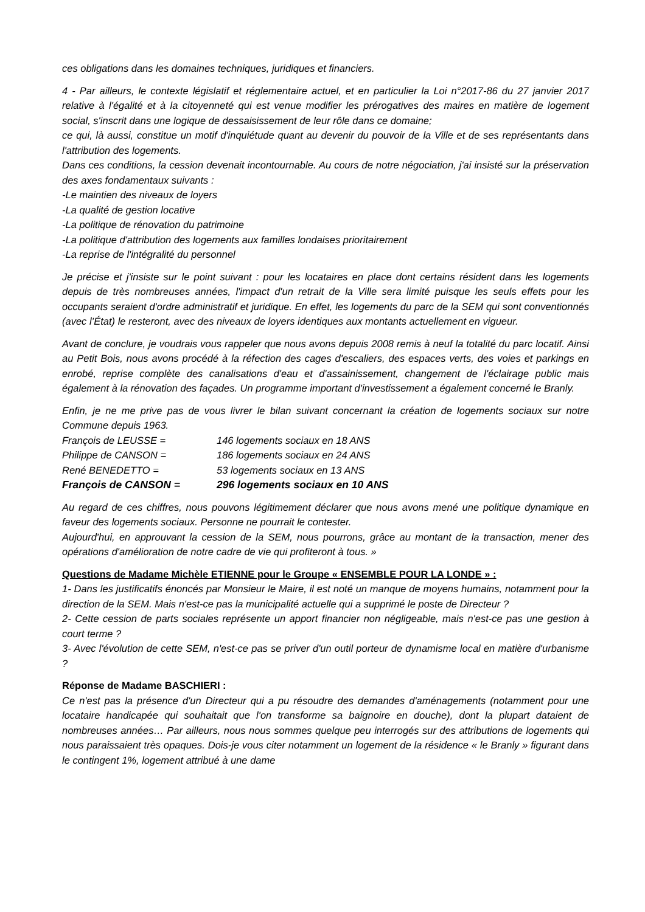ces obligations dans les domaines techniques, juridiques et financiers.
4 - Par ailleurs, le contexte législatif et réglementaire actuel, et en particulier la Loi n°2017-86 du 27 janvier 2017 relative à l'égalité et à la citoyenneté qui est venue modifier les prérogatives des maires en matière de logement social, s'inscrit dans une logique de dessaisissement de leur rôle dans ce domaine;
ce qui, là aussi, constitue un motif d'inquiétude quant au devenir du pouvoir de la Ville et de ses représentants dans l'attribution des logements.
Dans ces conditions, la cession devenait incontournable. Au cours de notre négociation, j'ai insisté sur la préservation des axes fondamentaux suivants :
-Le maintien des niveaux de loyers
-La qualité de gestion locative
-La politique de rénovation du patrimoine
-La politique d'attribution des logements aux familles londaises prioritairement
-La reprise de l'intégralité du personnel
Je précise et j'insiste sur le point suivant : pour les locataires en place dont certains résident dans les logements depuis de très nombreuses années, l'impact d'un retrait de la Ville sera limité puisque les seuls effets pour les occupants seraient d'ordre administratif et juridique. En effet, les logements du parc de la SEM qui sont conventionnés (avec l’État) le resteront, avec des niveaux de loyers identiques aux montants actuellement en vigueur.
Avant de conclure, je voudrais vous rappeler que nous avons depuis 2008 remis à neuf la totalité du parc locatif. Ainsi au Petit Bois, nous avons procédé à la réfection des cages d'escaliers, des espaces verts, des voies et parkings en enrobé, reprise complète des canalisations d'eau et d'assainissement, changement de l'éclairage public mais également à la rénovation des façades. Un programme important d'investissement a également concerné le Branly.
Enfin, je ne me prive pas de vous livrer le bilan suivant concernant la création de logements sociaux sur notre Commune depuis 1963.
François de LEUSSE = 146 logements sociaux en 18 ANS
Philippe de CANSON = 186 logements sociaux en 24 ANS
René BENEDETTO = 53 logements sociaux en 13 ANS
François de CANSON = 296 logements sociaux en 10 ANS
Au regard de ces chiffres, nous pouvons légitimement déclarer que nous avons mené une politique dynamique en faveur des logements sociaux. Personne ne pourrait le contester.
Aujourd'hui, en approuvant la cession de la SEM, nous pourrons, grâce au montant de la transaction, mener des opérations d'amélioration de notre cadre de vie qui profiteront à tous. »
Questions de Madame Michèle ETIENNE pour le Groupe « ENSEMBLE POUR LA LONDE » :
1- Dans les justificatifs énoncés par Monsieur le Maire, il est noté un manque de moyens humains, notamment pour la direction de la SEM. Mais n'est-ce pas la municipalité actuelle qui a supprimé le poste de Directeur ?
2- Cette cession de parts sociales représente un apport financier non négligeable, mais n'est-ce pas une gestion à court terme ?
3- Avec l'évolution de cette SEM, n'est-ce pas se priver d'un outil porteur de dynamisme local en matière d'urbanisme ?
Réponse de Madame BASCHIERI :
Ce n'est pas la présence d'un Directeur qui a pu résoudre des demandes d'aménagements (notamment pour une locataire handicapée qui souhaitait que l'on transforme sa baignoire en douche), dont la plupart dataient de nombreuses années… Par ailleurs, nous nous sommes quelque peu interrogés sur des attributions de logements qui nous paraissaient très opaques. Dois-je vous citer notamment un logement de la résidence « le Branly » figurant dans le contingent 1%, logement attribué à une dame